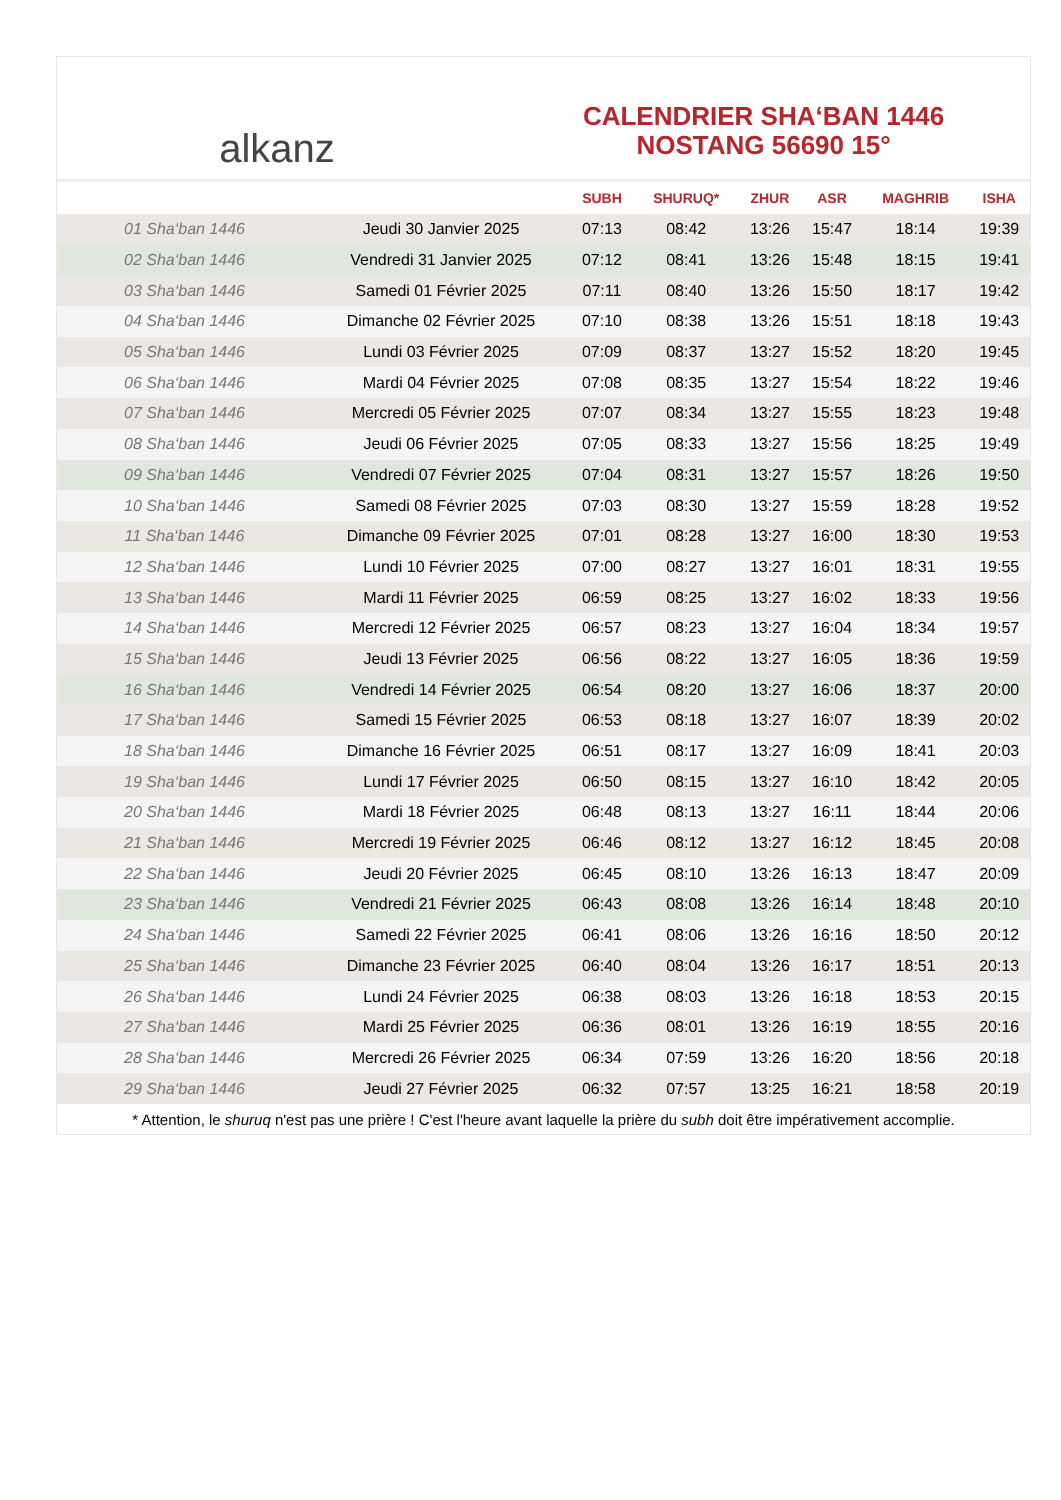alkanz
CALENDRIER SHA‘BAN 1446
NOSTANG 56690 15°
| | | SUBH | SHURUQ* | ZHUR | ASR | MAGHRIB | ISHA |
| --- | --- | --- | --- | --- | --- | --- | --- |
| 01 Sha‘ban 1446 | Jeudi 30 Janvier 2025 | 07:13 | 08:42 | 13:26 | 15:47 | 18:14 | 19:39 |
| 02 Sha‘ban 1446 | Vendredi 31 Janvier 2025 | 07:12 | 08:41 | 13:26 | 15:48 | 18:15 | 19:41 |
| 03 Sha‘ban 1446 | Samedi 01 Février 2025 | 07:11 | 08:40 | 13:26 | 15:50 | 18:17 | 19:42 |
| 04 Sha‘ban 1446 | Dimanche 02 Février 2025 | 07:10 | 08:38 | 13:26 | 15:51 | 18:18 | 19:43 |
| 05 Sha‘ban 1446 | Lundi 03 Février 2025 | 07:09 | 08:37 | 13:27 | 15:52 | 18:20 | 19:45 |
| 06 Sha‘ban 1446 | Mardi 04 Février 2025 | 07:08 | 08:35 | 13:27 | 15:54 | 18:22 | 19:46 |
| 07 Sha‘ban 1446 | Mercredi 05 Février 2025 | 07:07 | 08:34 | 13:27 | 15:55 | 18:23 | 19:48 |
| 08 Sha‘ban 1446 | Jeudi 06 Février 2025 | 07:05 | 08:33 | 13:27 | 15:56 | 18:25 | 19:49 |
| 09 Sha‘ban 1446 | Vendredi 07 Février 2025 | 07:04 | 08:31 | 13:27 | 15:57 | 18:26 | 19:50 |
| 10 Sha‘ban 1446 | Samedi 08 Février 2025 | 07:03 | 08:30 | 13:27 | 15:59 | 18:28 | 19:52 |
| 11 Sha‘ban 1446 | Dimanche 09 Février 2025 | 07:01 | 08:28 | 13:27 | 16:00 | 18:30 | 19:53 |
| 12 Sha‘ban 1446 | Lundi 10 Février 2025 | 07:00 | 08:27 | 13:27 | 16:01 | 18:31 | 19:55 |
| 13 Sha‘ban 1446 | Mardi 11 Février 2025 | 06:59 | 08:25 | 13:27 | 16:02 | 18:33 | 19:56 |
| 14 Sha‘ban 1446 | Mercredi 12 Février 2025 | 06:57 | 08:23 | 13:27 | 16:04 | 18:34 | 19:57 |
| 15 Sha‘ban 1446 | Jeudi 13 Février 2025 | 06:56 | 08:22 | 13:27 | 16:05 | 18:36 | 19:59 |
| 16 Sha‘ban 1446 | Vendredi 14 Février 2025 | 06:54 | 08:20 | 13:27 | 16:06 | 18:37 | 20:00 |
| 17 Sha‘ban 1446 | Samedi 15 Février 2025 | 06:53 | 08:18 | 13:27 | 16:07 | 18:39 | 20:02 |
| 18 Sha‘ban 1446 | Dimanche 16 Février 2025 | 06:51 | 08:17 | 13:27 | 16:09 | 18:41 | 20:03 |
| 19 Sha‘ban 1446 | Lundi 17 Février 2025 | 06:50 | 08:15 | 13:27 | 16:10 | 18:42 | 20:05 |
| 20 Sha‘ban 1446 | Mardi 18 Février 2025 | 06:48 | 08:13 | 13:27 | 16:11 | 18:44 | 20:06 |
| 21 Sha‘ban 1446 | Mercredi 19 Février 2025 | 06:46 | 08:12 | 13:27 | 16:12 | 18:45 | 20:08 |
| 22 Sha‘ban 1446 | Jeudi 20 Février 2025 | 06:45 | 08:10 | 13:26 | 16:13 | 18:47 | 20:09 |
| 23 Sha‘ban 1446 | Vendredi 21 Février 2025 | 06:43 | 08:08 | 13:26 | 16:14 | 18:48 | 20:10 |
| 24 Sha‘ban 1446 | Samedi 22 Février 2025 | 06:41 | 08:06 | 13:26 | 16:16 | 18:50 | 20:12 |
| 25 Sha‘ban 1446 | Dimanche 23 Février 2025 | 06:40 | 08:04 | 13:26 | 16:17 | 18:51 | 20:13 |
| 26 Sha‘ban 1446 | Lundi 24 Février 2025 | 06:38 | 08:03 | 13:26 | 16:18 | 18:53 | 20:15 |
| 27 Sha‘ban 1446 | Mardi 25 Février 2025 | 06:36 | 08:01 | 13:26 | 16:19 | 18:55 | 20:16 |
| 28 Sha‘ban 1446 | Mercredi 26 Février 2025 | 06:34 | 07:59 | 13:26 | 16:20 | 18:56 | 20:18 |
| 29 Sha‘ban 1446 | Jeudi 27 Février 2025 | 06:32 | 07:57 | 13:25 | 16:21 | 18:58 | 20:19 |
* Attention, le shuruq n'est pas une prière ! C'est l'heure avant laquelle la prière du subh doit être impérativement accomplie.